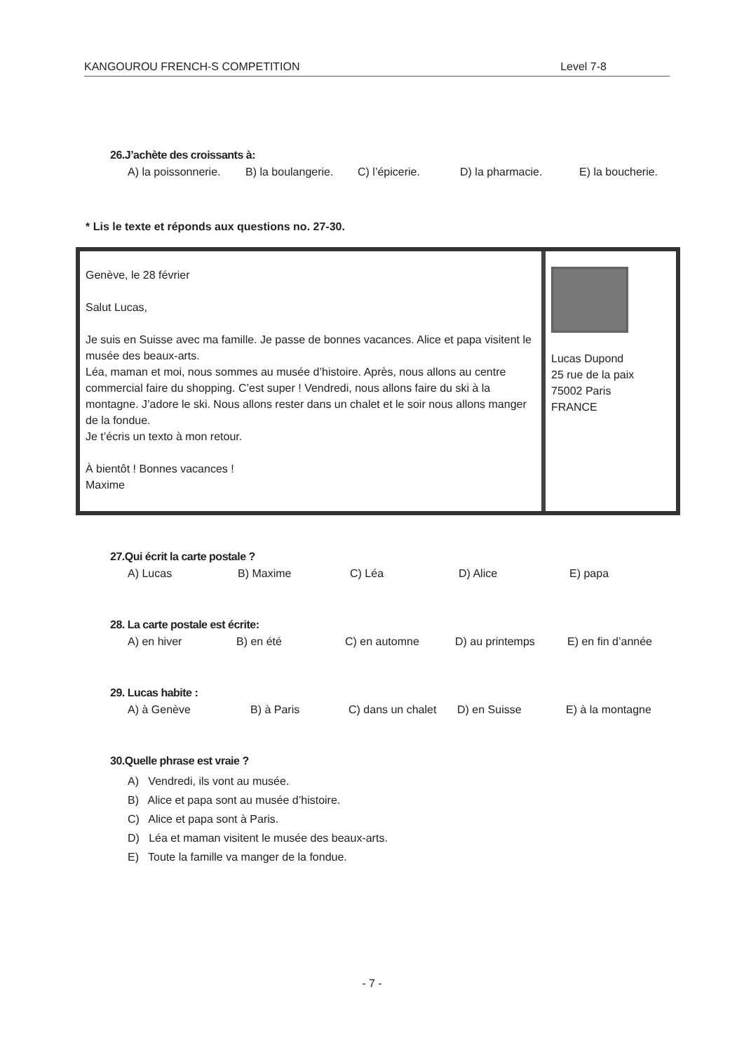KANGOUROU FRENCH-S COMPETITION Level 7-8
26.J’achète des croissants à:
A) la poissonnerie. B) la boulangerie. C) l’épicerie. D) la pharmacie. E) la boucherie.
* Lis le texte et réponds aux questions no. 27-30.
Genève, le 28 février
Salut Lucas,
Je suis en Suisse avec ma famille. Je passe de bonnes vacances. Alice et papa visitent le musée des beaux-arts.
Léa, maman et moi, nous sommes au musée d’histoire. Après, nous allons au centre commercial faire du shopping. C’est super ! Vendredi, nous allons faire du ski à la montagne. J’adore le ski. Nous allons rester dans un chalet et le soir nous allons manger de la fondue.
Je t’écris un texto à mon retour.
À bientôt ! Bonnes vacances !
Maxime
Lucas Dupond
25 rue de la paix
75002 Paris
FRANCE
27.Qui écrit la carte postale ?
A) Lucas B) Maxime C) Léa D) Alice E) papa
28. La carte postale est écrite:
A) en hiver B) en été C) en automne D) au printemps E) en fin d’année
29. Lucas habite :
A) à Genève B) à Paris C) dans un chalet D) en Suisse E) à la montagne
30.Quelle phrase est vraie ?
A) Vendredi, ils vont au musée.
B) Alice et papa sont au musée d’histoire.
C) Alice et papa sont à Paris.
D) Léa et maman visitent le musée des beaux-arts.
E) Toute la famille va manger de la fondue.
- 7 -